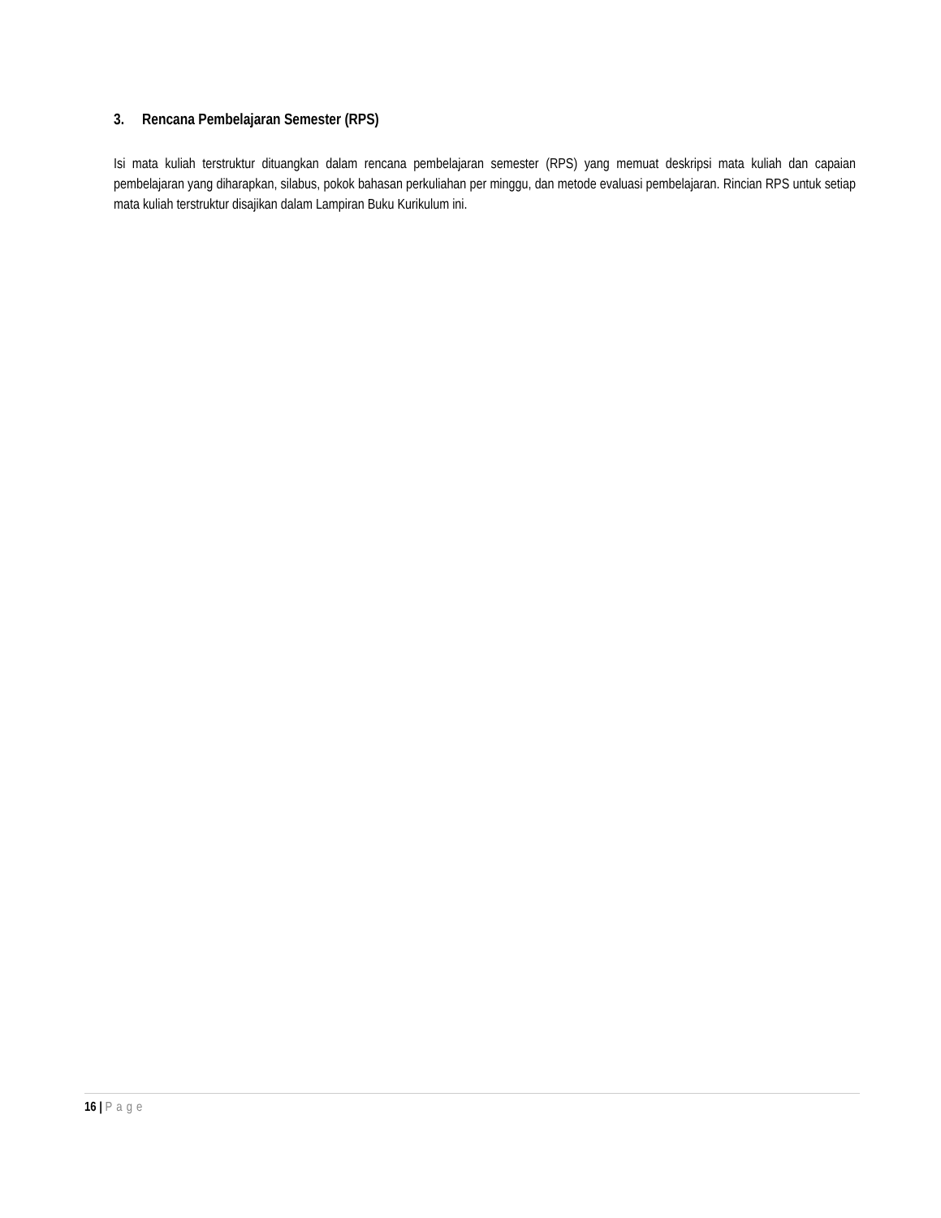3. Rencana Pembelajaran Semester (RPS)
Isi mata kuliah terstruktur dituangkan dalam rencana pembelajaran semester (RPS) yang memuat deskripsi mata kuliah dan capaian pembelajaran yang diharapkan, silabus, pokok bahasan perkuliahan per minggu, dan metode evaluasi pembelajaran. Rincian RPS untuk setiap mata kuliah terstruktur disajikan dalam Lampiran Buku Kurikulum ini.
16 | Page